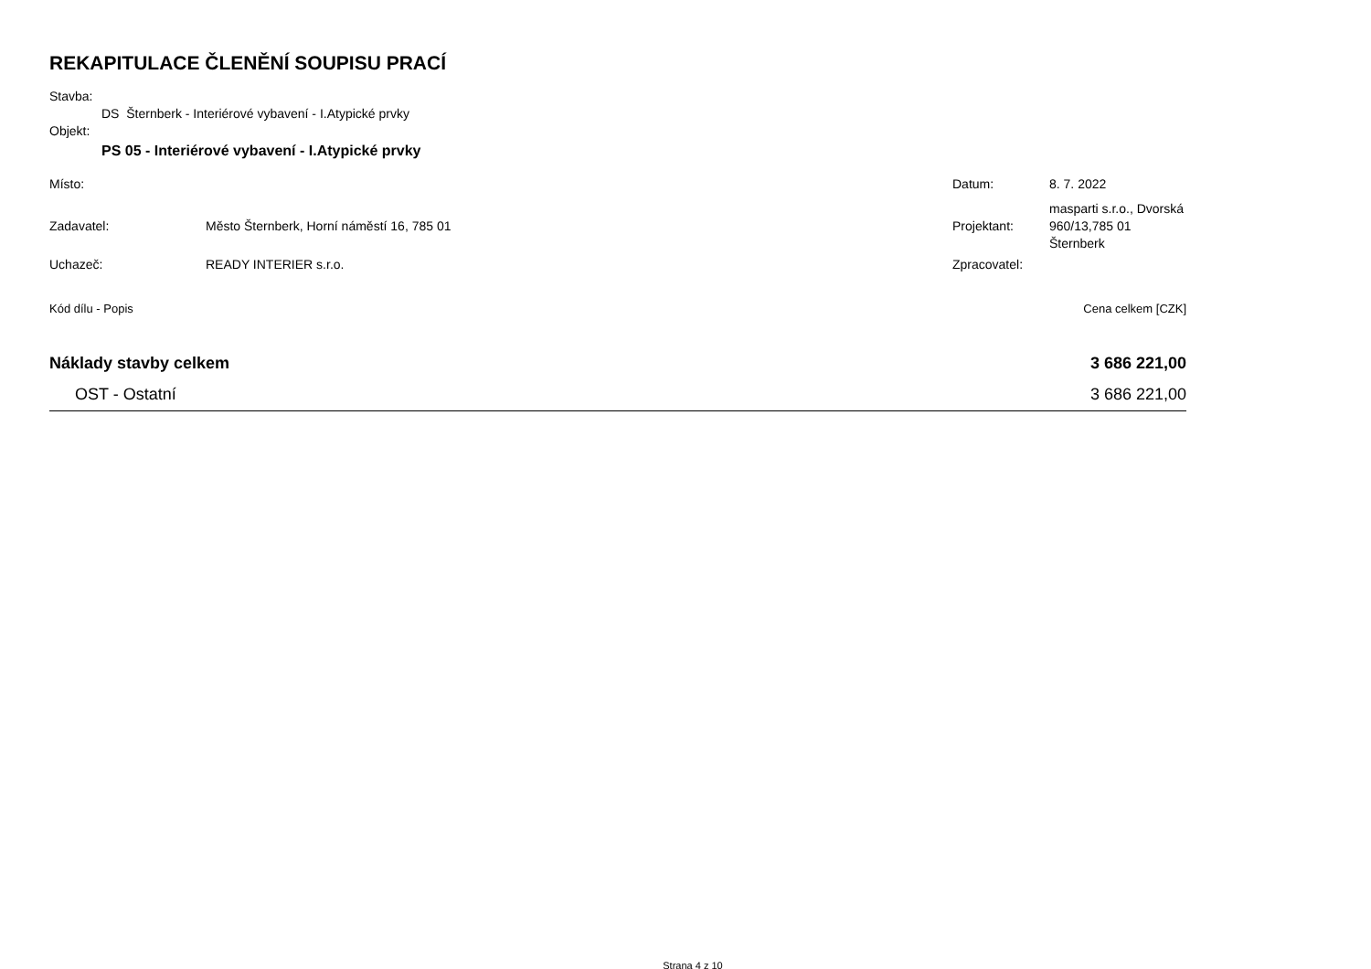REKAPITULACE ČLENĚNÍ SOUPISU PRACÍ
Stavba:
DS Šternberk - Interiérové vybavení - I.Atypické prvky
Objekt:
PS 05 - Interiérové vybavení - I.Atypické prvky
| Místo: | | Datum: | 8. 7. 2022 |
| Zadavatel: | Město Šternberk, Horní náměstí 16, 785 01 | Projektant: | masparti s.r.o., Dvorská 960/13,785 01 Šternberk |
| Uchazeč: | READY INTERIER s.r.o. | Zpracovatel: | |
| Kód dílu - Popis | Cena celkem [CZK] |
| Náklady stavby celkem | 3 686 221,00 |
| OST - Ostatní | 3 686 221,00 |
Strana 4 z 10